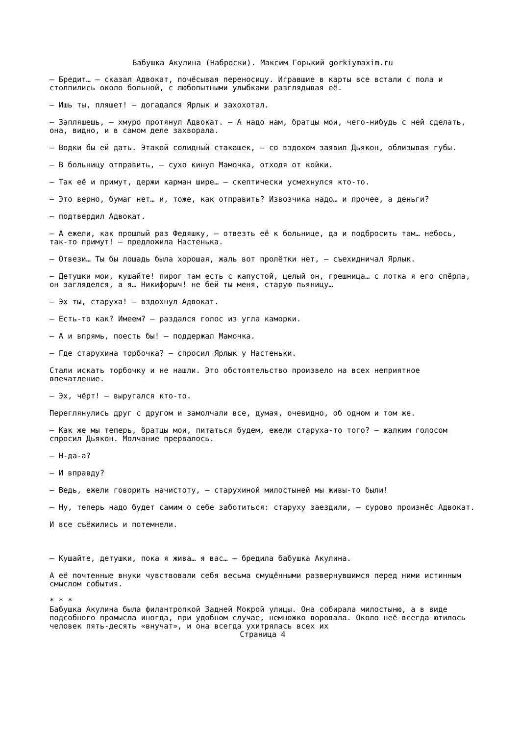Бабушка Акулина (Наброски). Максим Горький gorkiymaxim.ru
– Бредит… – сказал Адвокат, почёсывая переносицу. Игравшие в карты все встали с пола и столпились около больной, с любопытными улыбками разглядывая её.
– Ишь ты, пляшет! – догадался Ярлык и захохотал.
– Запляшешь, – хмуро протянул Адвокат. – А надо нам, братцы мои, чего-нибудь с ней сделать, она, видно, и в самом деле захворала.
– Водки бы ей дать. Этакой солидный стакашек, – со вздохом заявил Дьякон, облизывая губы.
– В больницу отправить, – сухо кинул Мамочка, отходя от койки.
– Так её и примут, держи карман шире… – скептически усмехнулся кто-то.
– Это верно, бумаг нет… и, тоже, как отправить? Извозчика надо… и прочее, а деньги?
– подтвердил Адвокат.
– А ежели, как прошлый раз Федяшку, – отвезть её к больнице, да и подбросить там… небось, так-то примут! – предложила Настенька.
– Отвези… Ты бы лошадь была хорошая, жаль вот пролётки нет, – съехидничал Ярлык.
– Детушки мои, кушайте! пирог там есть с капустой, целый он, грешница… с лотка я его спёрла, он загляделся, а я… Никифорыч! не бей ты меня, старую пьяницу…
– Эх ты, старуха! – вздохнул Адвокат.
– Есть-то как? Имеем? – раздался голос из угла каморки.
– А и впрямь, поесть бы! – поддержал Мамочка.
– Где старухина торбочка? – спросил Ярлык у Настеньки.
Стали искать торбочку и не нашли. Это обстоятельство произвело на всех неприятное впечатление.
– Эх, чёрт! – выругался кто-то.
Переглянулись друг с другом и замолчали все, думая, очевидно, об одном и том же.
– Как же мы теперь, братцы мои, питаться будем, ежели старуха-то того? – жалким голосом спросил Дьякон. Молчание прервалось.
– Н-да-а?
– И вправду?
– Ведь, ежели говорить начистоту, – старухиной милостыней мы живы-то были!
– Ну, теперь надо будет самим о себе заботиться: старуху заездили, – сурово произнёс Адвокат.
И все съёжились и потемнели.
– Кушайте, детушки, пока я жива… я вас… – бредила бабушка Акулина.
А её почтенные внуки чувствовали себя весьма смущёнными развернувшимся перед ними истинным смыслом события.
* * *
Бабушка Акулина была филантропкой Задней Мокрой улицы. Она собирала милостыню, а в виде подсобного промысла иногда, при удобном случае, немножко воровала. Около неё всегда ютилось человек пять-десять «внучат», и она всегда ухитрялась всех их
Страница 4